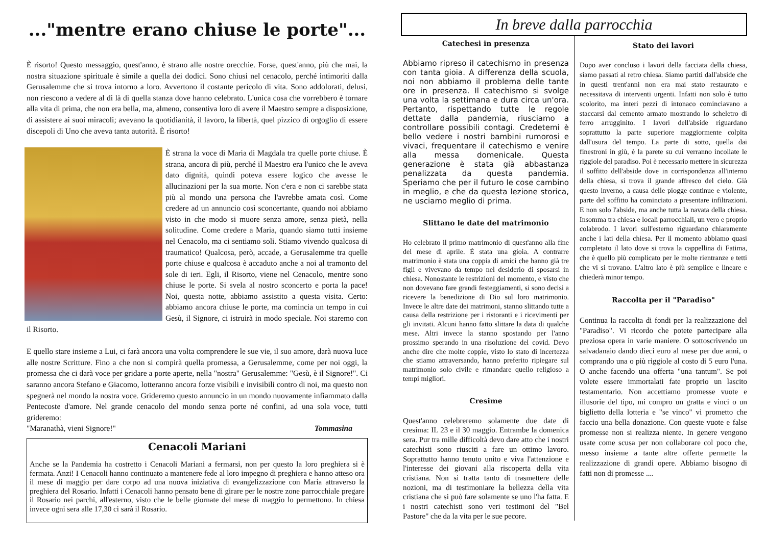..."mentre erano chiuse le porte"...
È risorto! Questo messaggio, quest'anno, è strano alle nostre orecchie. Forse, quest'anno, più che mai, la nostra situazione spirituale è simile a quella dei dodici. Sono chiusi nel cenacolo, perché intimoriti dalla Gerusalemme che si trova intorno a loro. Avvertono il costante pericolo di vita. Sono addolorati, delusi, non riescono a vedere al di là di quella stanza dove hanno celebrato. L'unica cosa che vorrebbero è tornare alla vita di prima, che non era bella, ma, almeno, consentiva loro di avere il Maestro sempre a disposizione, di assistere ai suoi miracoli; avevano la quotidianità, il lavoro, la libertà, quel pizzico di orgoglio di essere discepoli di Uno che aveva tanta autorità. È risorto!
È strana la voce di Maria di Magdala tra quelle porte chiuse. È strana, ancora di più, perché il Maestro era l'unico che le aveva dato dignità, quindi poteva essere logico che avesse le allucinazioni per la sua morte. Non c'era e non ci sarebbe stata più al mondo una persona che l'avrebbe amata così. Come credere ad un annuncio così sconcertante, quando noi abbiamo visto in che modo si muore senza amore, senza pietà, nella solitudine. Come credere a Maria, quando siamo tutti insieme nel Cenacolo, ma ci sentiamo soli. Stiamo vivendo qualcosa di traumatico! Qualcosa, però, accade, a Gerusalemme tra quelle porte chiuse e qualcosa è accaduto anche a noi al tramonto del sole di ieri. Egli, il Risorto, viene nel Cenacolo, mentre sono chiuse le porte. Si svela al nostro sconcerto e porta la pace! Noi, questa notte, abbiamo assistito a questa visita. Certo: abbiamo ancora chiuse le porte, ma comincia un tempo in cui Gesù, il Signore, ci istruirà in modo speciale. Noi staremo con il Risorto.
E quello stare insieme a Lui, ci farà ancora una volta comprendere le sue vie, il suo amore, darà nuova luce alle nostre Scritture. Fino a che non si compirà quella promessa, a Gerusalemme, come per noi oggi, la promessa che ci darà voce per gridare a porte aperte, nella "nostra" Gerusalemme: "Gesù, è il Signore!". Ci saranno ancora Stefano e Giacomo, lotteranno ancora forze visibili e invisibili contro di noi, ma questo non spegnerà nel mondo la nostra voce. Grideremo questo annuncio in un mondo nuovamente infiammato dalla Pentecoste d'amore. Nel grande cenacolo del mondo senza porte né confini, ad una sola voce, tutti grideremo:
"Maranathà, vieni Signore!" Tommasina
Cenacoli Mariani
Anche se la Pandemia ha costretto i Cenacoli Mariani a fermarsi, non per questo la loro preghiera si è fermata. Anzi! I Cenacoli hanno continuato a mantenere fede al loro impegno di preghiera e hanno atteso ora il mese di maggio per dare corpo ad una nuova iniziativa di evangelizzazione con Maria attraverso la preghiera del Rosario. Infatti i Cenacoli hanno pensato bene di girare per le nostre zone parrocchiale pregare il Rosario nei parchi, all'esterno, visto che le belle giornate del mese di maggio lo permettono. In chiesa invece ogni sera alle 17,30 ci sarà il Rosario.
In breve dalla parrocchia
Catechesi in presenza
Abbiamo ripreso il catechismo in presenza con tanta gioia. A differenza della scuola, noi non abbiamo il problema delle tante ore in presenza. Il catechismo si svolge una volta la settimana e dura circa un'ora. Pertanto, rispettando tutte le regole dettate dalla pandemia, riusciamo a controllare possibili contagi. Credetemi è bello vedere i nostri bambini rumorosi e vivaci, frequentare il catechismo e venire alla messa domenicale. Questa generazione è stata già abbastanza penalizzata da questa pandemia. Speriamo che per il futuro le cose cambino in meglio, e che da questa lezione storica, ne usciamo meglio di prima.
Slittano le date del matrimonio
Ho celebrato il primo matrimonio di quest'anno alla fine del mese di aprile. È stata una gioia. A contrarre matrimonio è stata una coppia di amici che hanno già tre figli e vivevano da tempo nel desiderio di sposarsi in chiesa. Nonostante le restrizioni del momento, e visto che non dovevano fare grandi festeggiamenti, si sono decisi a ricevere la benedizione di Dio sul loro matrimonio. Invece le altre date dei matrimoni, stanno slittando tutte a causa della restrizione per i ristoranti e i ricevimenti per gli invitati. Alcuni hanno fatto slittare la data di qualche mese. Altri invece la stanno spostando per l'anno prossimo sperando in una risoluzione del covid. Devo anche dire che molte coppie, visto lo stato di incertezza che stiamo attraversando, hanno preferito ripiegare sul matrimonio solo civile e rimandare quello religioso a tempi migliori.
Cresime
Quest'anno celebreremo solamente due date di cresima: IL 23 e il 30 maggio. Entrambe la domenica sera. Pur tra mille difficoltà devo dare atto che i nostri catechisti sono riusciti a fare un ottimo lavoro. Soprattutto hanno tenuto unito e viva l'attenzione e l'interesse dei giovani alla riscoperta della vita cristiana. Non si tratta tanto di trasmettere delle nozioni, ma di testimoniare la bellezza della vita cristiana che si può fare solamente se uno l'ha fatta. E i nostri catechisti sono veri testimoni del "Bel Pastore" che da la vita per le sue pecore.
Stato dei lavori
Dopo aver concluso i lavori della facciata della chiesa, siamo passati al retro chiesa. Siamo partiti dall'abside che in questi trent'anni non era mai stato restaurato e necessitava di interventi urgenti. Infatti non solo è tutto scolorito, ma interi pezzi di intonaco cominciavano a staccarsi dal cemento armato mostrando lo scheletro di ferro arrugginito. I lavori dell'abside riguardano soprattutto la parte superiore maggiormente colpita dall'usura del tempo. La parte di sotto, quella dai finestroni in giù, è la parete su cui verranno incollate le riggiole del paradiso. Poi è necessario mettere in sicurezza il soffitto dell'abside dove in corrispondenza all'interno della chiesa, si trova il grande affresco del cielo. Già questo inverno, a causa delle piogge continue e violente, parte del soffitto ha cominciato a presentare infiltrazioni. E non solo l'abside, ma anche tutta la navata della chiesa. Insomma tra chiesa e locali parrocchiali, un vero e proprio colabrodo. I lavori sull'esterno riguardano chiaramente anche i lati della chiesa. Per il momento abbiamo quasi completato il lato dove si trova la cappellina di Fatima, che è quello più complicato per le molte rientranze e tetti che vi si trovano. L'altro lato è più semplice e lineare e chiederà minor tempo.
Raccolta per il "Paradiso"
Continua la raccolta di fondi per la realizzazione del "Paradiso". Vi ricordo che potete partecipare alla preziosa opera in varie maniere. O sottoscrivendo un salvadanaio dando dieci euro al mese per due anni, o comprando una o più riggiole al costo di 5 euro l'una. O anche facendo una offerta "una tantum". Se poi volete essere immortalati fate proprio un lascito testamentario. Non accettiamo promesse vuote e illusorie del tipo, mi compro un gratta e vinci o un biglietto della lotteria e "se vinco" vi prometto che faccio una bella donazione. Con queste vuote e false promesse non si realizza niente. In genere vengono usate come scusa per non collaborare col poco che, messo insieme a tante altre offerte permette la realizzazione di grandi opere. Abbiamo bisogno di fatti non di promesse ....